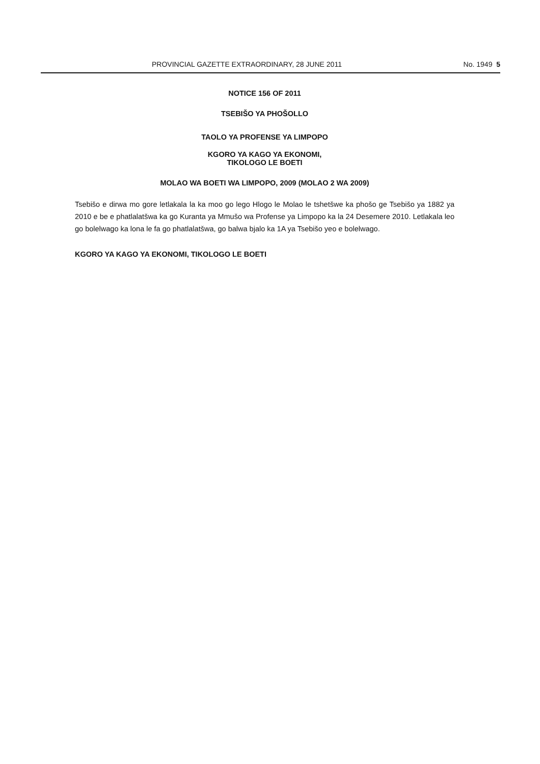PROVINCIAL GAZETTE EXTRAORDINARY, 28 JUNE 2011 No. 1949 5
NOTICE 156 OF 2011
TSEBIŠO YA PHOŠOLLO
TAOLO YA PROFENSE YA LIMPOPO
KGORO YA KAGO YA EKONOMI,
TIKOLOGO LE BOETI
MOLAO WA BOETI WA LIMPOPO, 2009 (MOLAO 2 WA 2009)
Tsebišo e dirwa mo gore letlakala la ka moo go lego Hlogo le Molao le tshetšwe ka phošo ge Tsebišo ya 1882 ya 2010 e be e phatlalatšwa ka go Kuranta ya Mmušo wa Profense ya Limpopo ka la 24 Desemere 2010. Letlakala leo go bolelwago ka lona le fa go phatlalatšwa, go balwa bjalo ka 1A ya Tsebišo yeo e bolelwago.
KGORO YA KAGO YA EKONOMI, TIKOLOGO LE BOETI